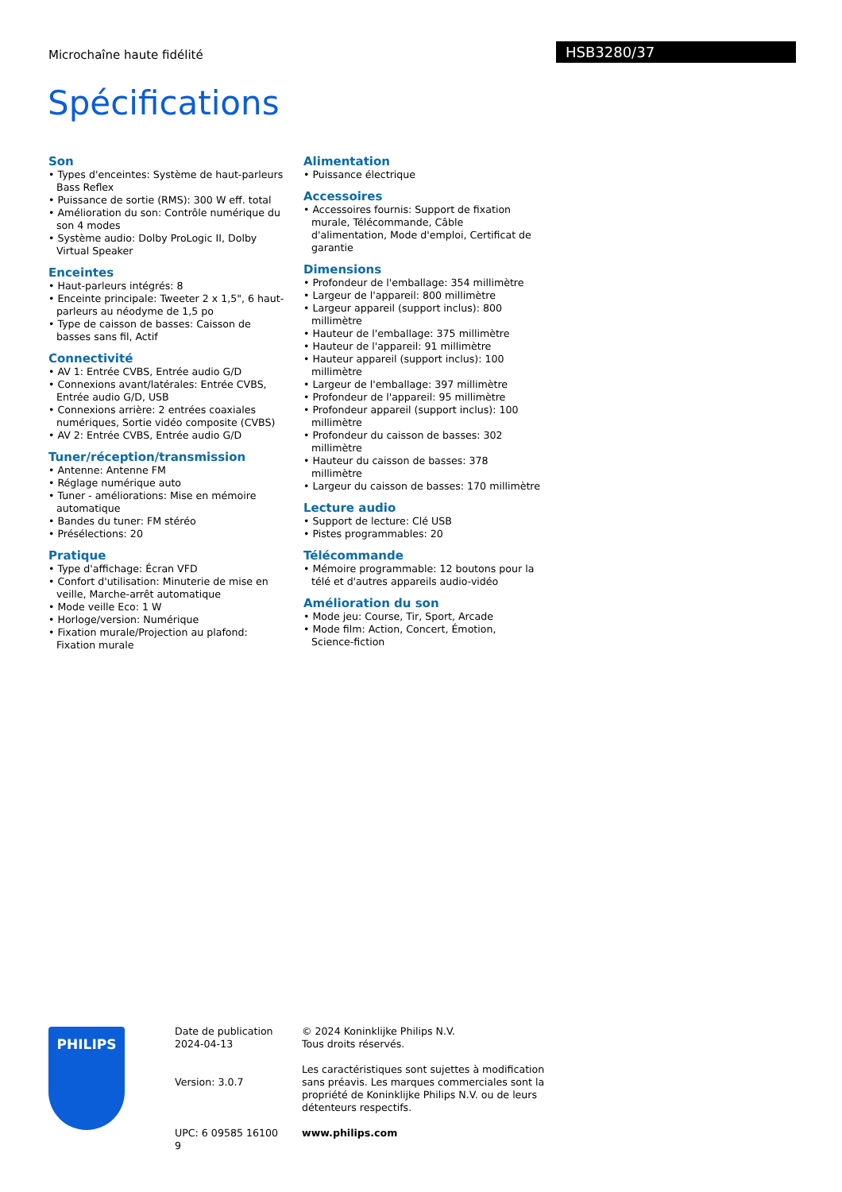Microchaîne haute fidélité HSB3280/37
Spécifications
Son
• Types d'enceintes: Système de haut-parleurs Bass Reflex
• Puissance de sortie (RMS): 300 W eff. total
• Amélioration du son: Contrôle numérique du son 4 modes
• Système audio: Dolby ProLogic II, Dolby Virtual Speaker
Enceintes
• Haut-parleurs intégrés: 8
• Enceinte principale: Tweeter 2 x 1,5", 6 haut-parleurs au néodyme de 1,5 po
• Type de caisson de basses: Caisson de basses sans fil, Actif
Connectivité
• AV 1: Entrée CVBS, Entrée audio G/D
• Connexions avant/latérales: Entrée CVBS, Entrée audio G/D, USB
• Connexions arrière: 2 entrées coaxiales numériques, Sortie vidéo composite (CVBS)
• AV 2: Entrée CVBS, Entrée audio G/D
Tuner/réception/transmission
• Antenne: Antenne FM
• Réglage numérique auto
• Tuner - améliorations: Mise en mémoire automatique
• Bandes du tuner: FM stéréo
• Présélections: 20
Pratique
• Type d'affichage: Écran VFD
• Confort d'utilisation: Minuterie de mise en veille, Marche-arrêt automatique
• Mode veille Eco: 1 W
• Horloge/version: Numérique
• Fixation murale/Projection au plafond: Fixation murale
Alimentation
• Puissance électrique
Accessoires
• Accessoires fournis: Support de fixation murale, Télécommande, Câble d'alimentation, Mode d'emploi, Certificat de garantie
Dimensions
• Profondeur de l'emballage: 354 millimètre
• Largeur de l'appareil: 800 millimètre
• Largeur appareil (support inclus): 800 millimètre
• Hauteur de l'emballage: 375 millimètre
• Hauteur de l'appareil: 91 millimètre
• Hauteur appareil (support inclus): 100 millimètre
• Largeur de l'emballage: 397 millimètre
• Profondeur de l'appareil: 95 millimètre
• Profondeur appareil (support inclus): 100 millimètre
• Profondeur du caisson de basses: 302 millimètre
• Hauteur du caisson de basses: 378 millimètre
• Largeur du caisson de basses: 170 millimètre
Lecture audio
• Support de lecture: Clé USB
• Pistes programmables: 20
Télécommande
• Mémoire programmable: 12 boutons pour la télé et d'autres appareils audio-vidéo
Amélioration du son
• Mode jeu: Course, Tir, Sport, Arcade
• Mode film: Action, Concert, Émotion, Science-fiction
PHILIPS
Date de publication
2024-04-13
Version: 3.0.7
UPC: 6 09585 16100 9
© 2024 Koninklijke Philips N.V.
Tous droits réservés.
Les caractéristiques sont sujettes à modification sans préavis. Les marques commerciales sont la propriété de Koninklijke Philips N.V. ou de leurs détenteurs respectifs.
www.philips.com